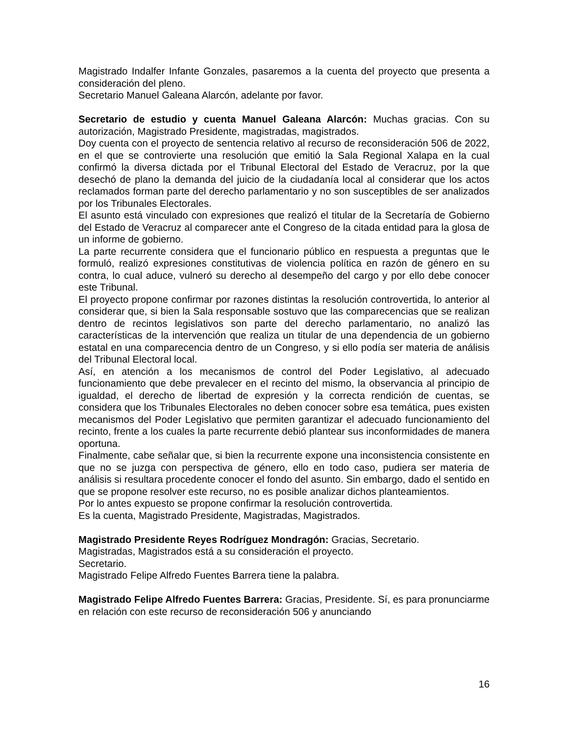Magistrado Indalfer Infante Gonzales, pasaremos a la cuenta del proyecto que presenta a consideración del pleno.
Secretario Manuel Galeana Alarcón, adelante por favor.
Secretario de estudio y cuenta Manuel Galeana Alarcón: Muchas gracias. Con su autorización, Magistrado Presidente, magistradas, magistrados.
Doy cuenta con el proyecto de sentencia relativo al recurso de reconsideración 506 de 2022, en el que se controvierte una resolución que emitió la Sala Regional Xalapa en la cual confirmó la diversa dictada por el Tribunal Electoral del Estado de Veracruz, por la que desechó de plano la demanda del juicio de la ciudadanía local al considerar que los actos reclamados forman parte del derecho parlamentario y no son susceptibles de ser analizados por los Tribunales Electorales.
El asunto está vinculado con expresiones que realizó el titular de la Secretaría de Gobierno del Estado de Veracruz al comparecer ante el Congreso de la citada entidad para la glosa de un informe de gobierno.
La parte recurrente considera que el funcionario público en respuesta a preguntas que le formuló, realizó expresiones constitutivas de violencia política en razón de género en su contra, lo cual aduce, vulneró su derecho al desempeño del cargo y por ello debe conocer este Tribunal.
El proyecto propone confirmar por razones distintas la resolución controvertida, lo anterior al considerar que, si bien la Sala responsable sostuvo que las comparecencias que se realizan dentro de recintos legislativos son parte del derecho parlamentario, no analizó las características de la intervención que realiza un titular de una dependencia de un gobierno estatal en una comparecencia dentro de un Congreso, y si ello podía ser materia de análisis del Tribunal Electoral local.
Así, en atención a los mecanismos de control del Poder Legislativo, al adecuado funcionamiento que debe prevalecer en el recinto del mismo, la observancia al principio de igualdad, el derecho de libertad de expresión y la correcta rendición de cuentas, se considera que los Tribunales Electorales no deben conocer sobre esa temática, pues existen mecanismos del Poder Legislativo que permiten garantizar el adecuado funcionamiento del recinto, frente a los cuales la parte recurrente debió plantear sus inconformidades de manera oportuna.
Finalmente, cabe señalar que, si bien la recurrente expone una inconsistencia consistente en que no se juzga con perspectiva de género, ello en todo caso, pudiera ser materia de análisis si resultara procedente conocer el fondo del asunto. Sin embargo, dado el sentido en que se propone resolver este recurso, no es posible analizar dichos planteamientos.
Por lo antes expuesto se propone confirmar la resolución controvertida.
Es la cuenta, Magistrado Presidente, Magistradas, Magistrados.
Magistrado Presidente Reyes Rodríguez Mondragón: Gracias, Secretario.
Magistradas, Magistrados está a su consideración el proyecto.
Secretario.
Magistrado Felipe Alfredo Fuentes Barrera tiene la palabra.
Magistrado Felipe Alfredo Fuentes Barrera: Gracias, Presidente. Sí, es para pronunciarme en relación con este recurso de reconsideración 506 y anunciando
16